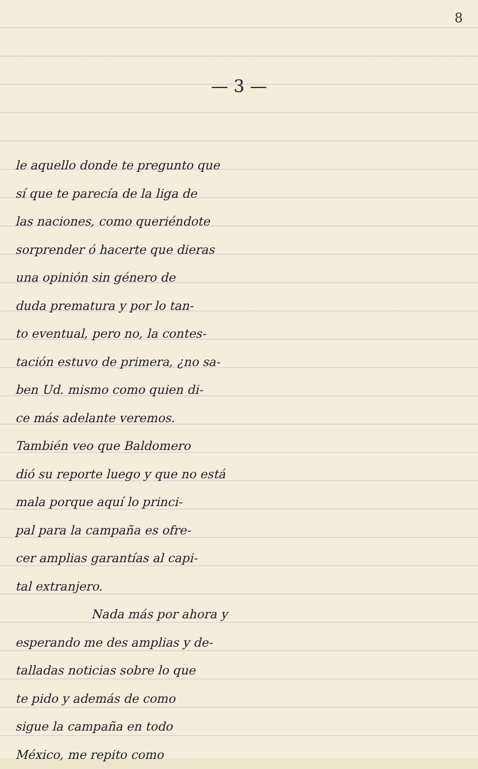8
— 3 —
le aquello donde te pregunto que
sí que te parecía de la liga de
las naciones, como queriéndote
sorprender ó hacerte que dieras
una opinión sin género de
duda prematura y por lo tan-
to eventual, pero no, la contes-
tación estuvo de primera, ¿no sa-
ben Ud. mismo como quien di-
ce más adelante veremos.
También veo que Baldomero
dió su reporte luego y que no está
mala porque aquí lo princi-
pal para la campaña es ofre-
cer amplias garantías al capi-
tal extranjero.
Nada más por ahora y
esperando me des amplias y de-
talladas noticias sobre lo que
te pido y además de como
sigue la campaña en todo
México, me repito como